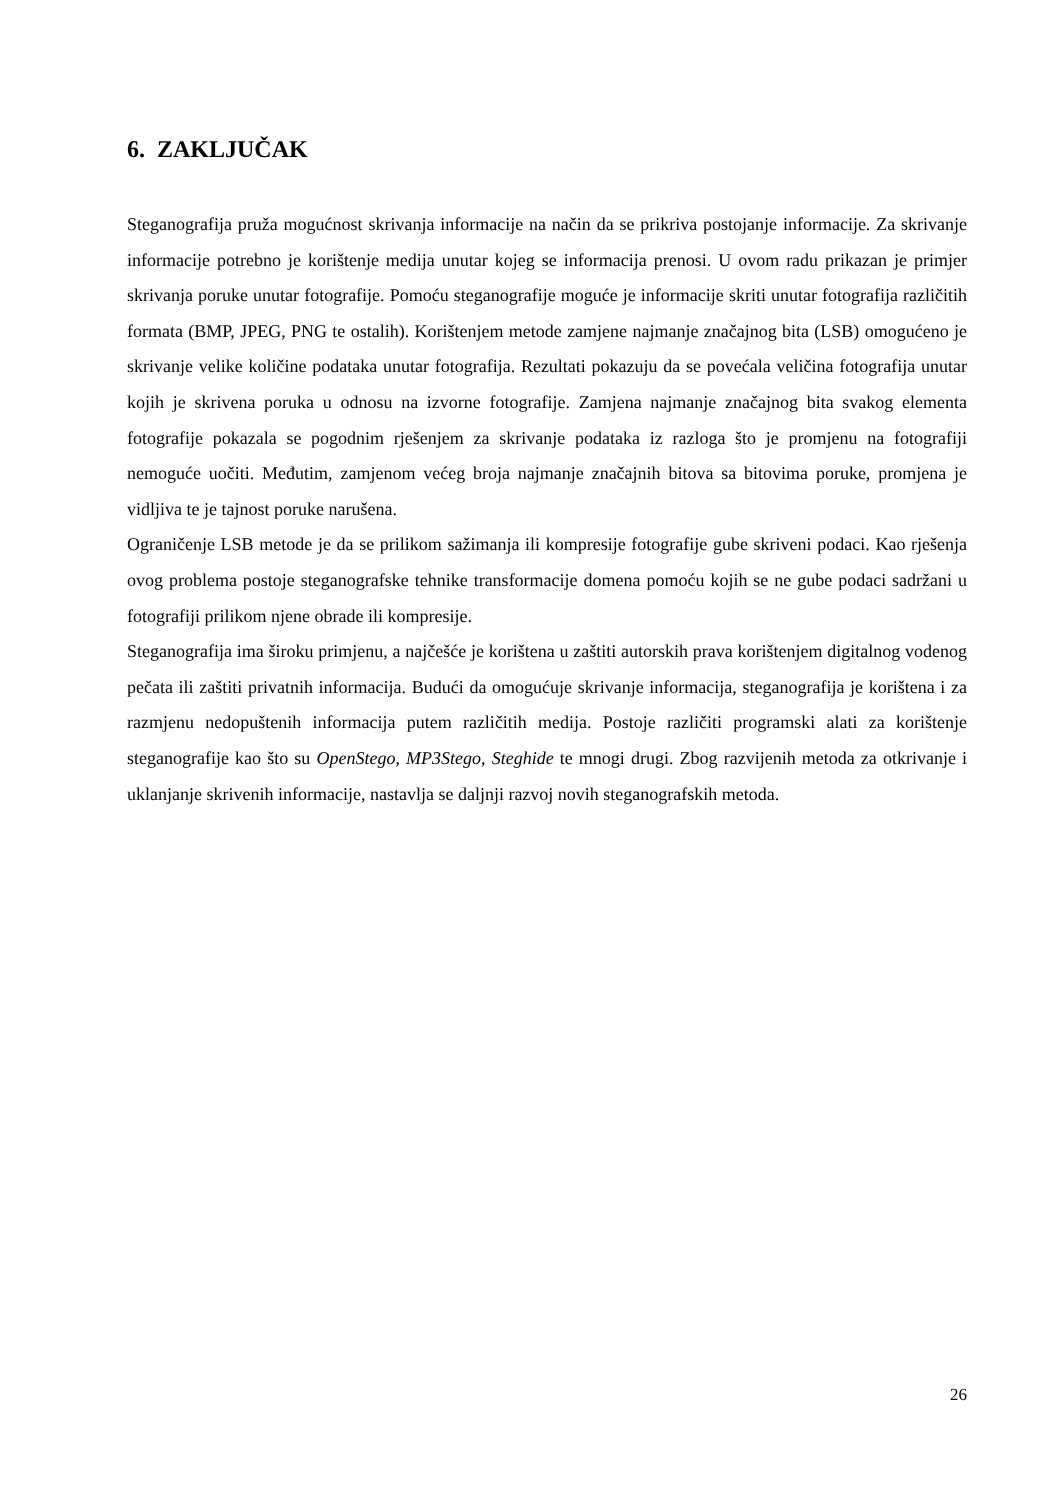6. ZAKLJUČAK
Steganografija pruža mogućnost skrivanja informacije na način da se prikriva postojanje informacije. Za skrivanje informacije potrebno je korištenje medija unutar kojeg se informacija prenosi. U ovom radu prikazan je primjer skrivanja poruke unutar fotografije. Pomoću steganografije moguće je informacije skriti unutar fotografija različitih formata (BMP, JPEG, PNG te ostalih). Korištenjem metode zamjene najmanje značajnog bita (LSB) omogućeno je skrivanje velike količine podataka unutar fotografija. Rezultati pokazuju da se povećala veličina fotografija unutar kojih je skrivena poruka u odnosu na izvorne fotografije. Zamjena najmanje značajnog bita svakog elementa fotografije pokazala se pogodnim rješenjem za skrivanje podataka iz razloga što je promjenu na fotografiji nemoguće uočiti. Međutim, zamjenom većeg broja najmanje značajnih bitova sa bitovima poruke, promjena je vidljiva te je tajnost poruke narušena.
Ograničenje LSB metode je da se prilikom sažimanja ili kompresije fotografije gube skriveni podaci. Kao rješenja ovog problema postoje steganografske tehnike transformacije domena pomoću kojih se ne gube podaci sadržani u fotografiji prilikom njene obrade ili kompresije.
Steganografija ima široku primjenu, a najčešće je korištena u zaštiti autorskih prava korištenjem digitalnog vodenog pečata ili zaštiti privatnih informacija. Budući da omogućuje skrivanje informacija, steganografija je korištena i za razmjenu nedopuštenih informacija putem različitih medija. Postoje različiti programski alati za korištenje steganografije kao što su OpenStego, MP3Stego, Steghide te mnogi drugi. Zbog razvijenih metoda za otkrivanje i uklanjanje skrivenih informacije, nastavlja se daljnji razvoj novih steganografskih metoda.
26